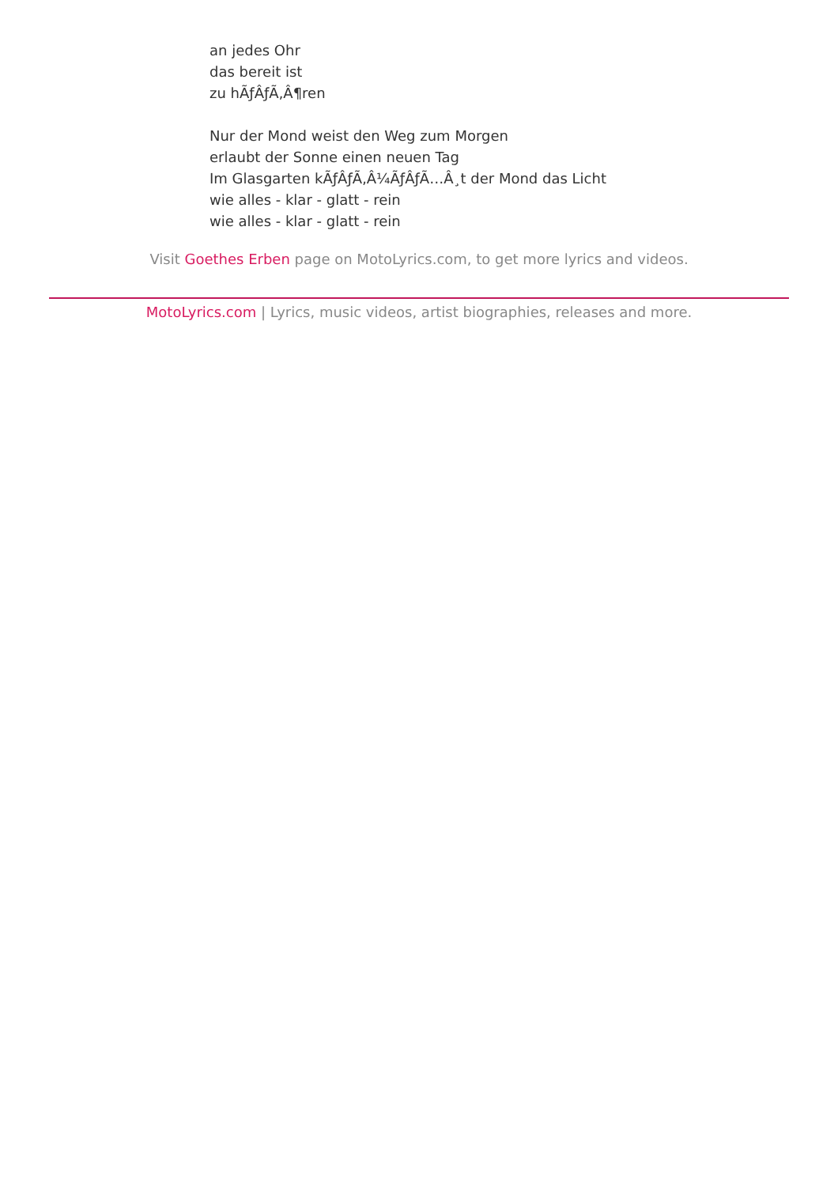an jedes Ohr
das bereit ist
zu hÃƒÂƒÃ‚Â¶ren
Nur der Mond weist den Weg zum Morgen
erlaubt der Sonne einen neuen Tag
Im Glasgarten kÃƒÂƒÃ‚Â¼ÃƒÂƒÃ…Â¸t der Mond das Licht
wie alles - klar - glatt - rein
wie alles - klar - glatt - rein
Visit Goethes Erben page on MotoLyrics.com, to get more lyrics and videos.
MotoLyrics.com | Lyrics, music videos, artist biographies, releases and more.